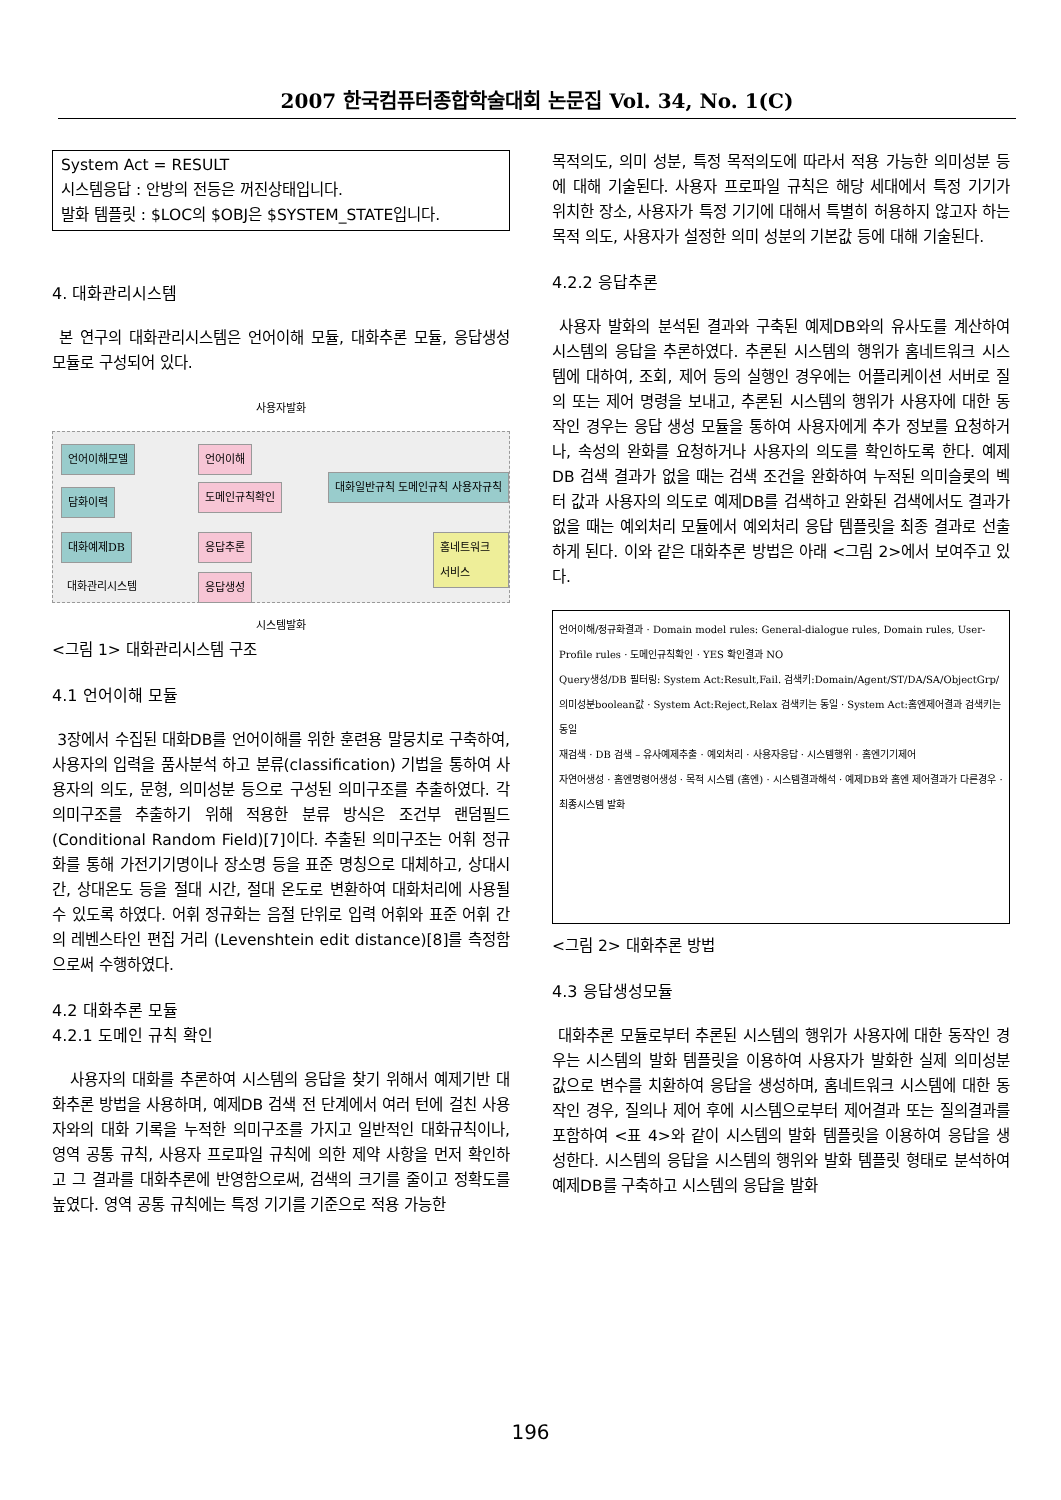2007 한국컴퓨터종합학술대회 논문집 Vol. 34, No. 1(C)
System Act = RESULT
시스템응답 : 안방의 전등은 꺼진상태입니다.
발화 템플릿 : $LOC의 $OBJ은 $SYSTEM_STATE입니다.
4. 대화관리시스템
본 연구의 대화관리시스템은 언어이해 모듈, 대화추론 모듈, 응답생성 모듈로 구성되어 있다.
사용자발화
언어이해모델 언어이해
담화이력 도메인규칙확인
대화일반규칙 도메인규칙 사용자규칙
대화예제DB 응답추론 홈네트워크 서비스
대화관리시스템 응답생성
시스템발화
<그림 1> 대화관리시스템 구조
4.1 언어이해 모듈
3장에서 수집된 대화DB를 언어이해를 위한 훈련용 말뭉치로 구축하여, 사용자의 입력을 품사분석 하고 분류(classification) 기법을 통하여 사용자의 의도, 문형, 의미성분 등으로 구성된 의미구조를 추출하였다. 각 의미구조를 추출하기 위해 적용한 분류 방식은 조건부 랜덤필드(Conditional Random Field)[7]이다. 추출된 의미구조는 어휘 정규화를 통해 가전기기명이나 장소명 등을 표준 명칭으로 대체하고, 상대시간, 상대온도 등을 절대 시간, 절대 온도로 변환하여 대화처리에 사용될 수 있도록 하였다. 어휘 정규화는 음절 단위로 입력 어휘와 표준 어휘 간의 레벤스타인 편집 거리 (Levenshtein edit distance)[8]를 측정함으로써 수행하였다.
4.2 대화추론 모듈
4.2.1 도메인 규칙 확인
사용자의 대화를 추론하여 시스템의 응답을 찾기 위해서 예제기반 대화추론 방법을 사용하며, 예제DB 검색 전 단계에서 여러 턴에 걸친 사용자와의 대화 기록을 누적한 의미구조를 가지고 일반적인 대화규칙이나, 영역 공통 규칙, 사용자 프로파일 규칙에 의한 제약 사항을 먼저 확인하고 그 결과를 대화추론에 반영함으로써, 검색의 크기를 줄이고 정확도를 높였다. 영역 공통 규칙에는 특정 기기를 기준으로 적용 가능한
목적의도, 의미 성분, 특정 목적의도에 따라서 적용 가능한 의미성분 등에 대해 기술된다. 사용자 프로파일 규칙은 해당 세대에서 특정 기기가 위치한 장소, 사용자가 특정 기기에 대해서 특별히 허용하지 않고자 하는 목적 의도, 사용자가 설정한 의미 성분의 기본값 등에 대해 기술된다.
4.2.2 응답추론
사용자 발화의 분석된 결과와 구축된 예제DB와의 유사도를 계산하여 시스템의 응답을 추론하였다. 추론된 시스템의 행위가 홈네트워크 시스템에 대하여, 조회, 제어 등의 실행인 경우에는 어플리케이션 서버로 질의 또는 제어 명령을 보내고, 추론된 시스템의 행위가 사용자에 대한 동작인 경우는 응답 생성 모듈을 통하여 사용자에게 추가 정보를 요청하거나, 속성의 완화를 요청하거나 사용자의 의도를 확인하도록 한다. 예제DB 검색 결과가 없을 때는 검색 조건을 완화하여 누적된 의미슬롯의 벡터 값과 사용자의 의도로 예제DB를 검색하고 완화된 검색에서도 결과가 없을 때는 예외처리 모듈에서 예외처리 응답 템플릿을 최종 결과로 선출하게 된다. 이와 같은 대화추론 방법은 아래 <그림 2>에서 보여주고 있다.
언어이해/정규화결과 · Domain model rules: General-dialogue rules, Domain rules, User-Profile rules · 도메인규칙확인 · YES 확인결과 NO
Query생성/DB 필터링: System Act:Result,Fail. 검색키:Domain/Agent/ST/DA/SA/ObjectGrp/의미성분boolean값 · System Act:Reject,Relax 검색키는 동일 · System Act:홈엔제어결과 검색키는 동일
재검색 · DB 검색 – 유사예제추출 · 예외처리 · 사용자응답 · 시스템행위 · 홈엔기기제어
자연어생성 · 홈엔명령어생성 · 목적 시스템 (홈엔) · 시스템결과해석 · 예제DB와 홈엔 제어결과가 다른경우 · 최종시스템 발화
<그림 2> 대화추론 방법
4.3 응답생성모듈
대화추론 모듈로부터 추론된 시스템의 행위가 사용자에 대한 동작인 경우는 시스템의 발화 템플릿을 이용하여 사용자가 발화한 실제 의미성분 값으로 변수를 치환하여 응답을 생성하며, 홈네트워크 시스템에 대한 동작인 경우, 질의나 제어 후에 시스템으로부터 제어결과 또는 질의결과를 포함하여 <표 4>와 같이 시스템의 발화 템플릿을 이용하여 응답을 생성한다. 시스템의 응답을 시스템의 행위와 발화 템플릿 형태로 분석하여 예제DB를 구축하고 시스템의 응답을 발화
196